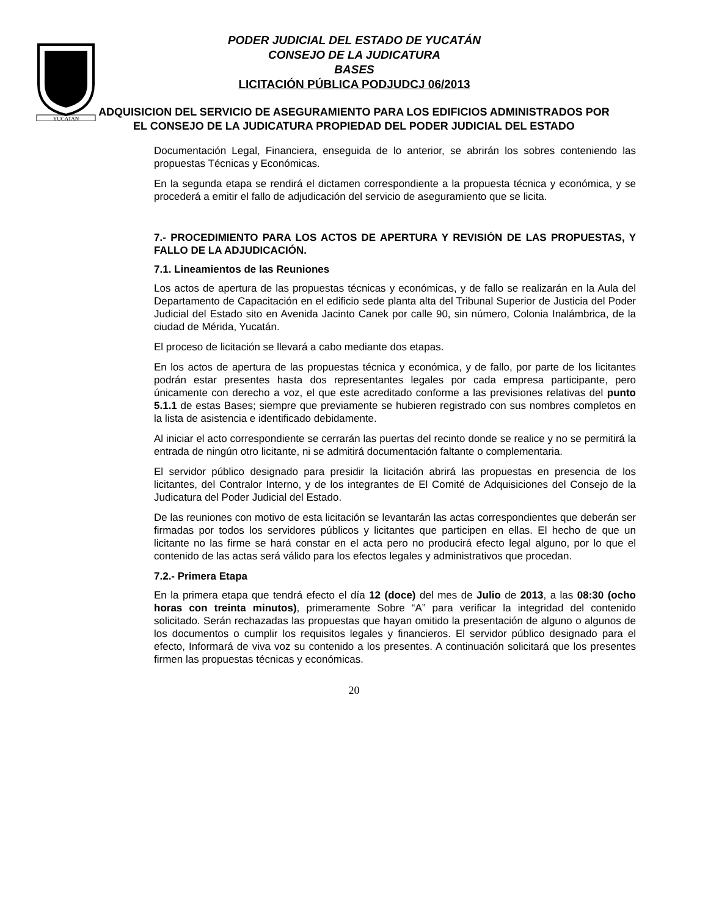YUCATAN
PODER JUDICIAL DEL ESTADO DE YUCATÁN
CONSEJO DE LA JUDICATURA
BASES
LICITACIÓN PÚBLICA PODJUDCJ 06/2013
ADQUISICION DEL SERVICIO DE ASEGURAMIENTO PARA LOS EDIFICIOS ADMINISTRADOS POR EL CONSEJO DE LA JUDICATURA PROPIEDAD DEL PODER JUDICIAL DEL ESTADO
Documentación Legal, Financiera, enseguida de lo anterior, se abrirán los sobres conteniendo las propuestas Técnicas y Económicas.
En la segunda etapa se rendirá el dictamen correspondiente a la propuesta técnica y económica, y se procederá a emitir el fallo de adjudicación del servicio de aseguramiento que se licita.
7.- PROCEDIMIENTO PARA LOS ACTOS DE APERTURA Y REVISIÓN DE LAS PROPUESTAS, Y FALLO DE LA ADJUDICACIÓN.
7.1. Lineamientos de las Reuniones
Los actos de apertura de las propuestas técnicas y económicas, y de fallo se realizarán en la Aula del Departamento de Capacitación en el edificio sede planta alta del Tribunal Superior de Justicia del Poder Judicial del Estado sito en Avenida Jacinto Canek por calle 90, sin número, Colonia Inalámbrica, de la ciudad de Mérida, Yucatán.
El proceso de licitación se llevará a cabo mediante dos etapas.
En los actos de apertura de las propuestas técnica y económica, y de fallo, por parte de los licitantes podrán estar presentes hasta dos representantes legales por cada empresa participante, pero únicamente con derecho a voz, el que este acreditado conforme a las previsiones relativas del punto 5.1.1 de estas Bases; siempre que previamente se hubieren registrado con sus nombres completos en la lista de asistencia e identificado debidamente.
Al iniciar el acto correspondiente se cerrarán las puertas del recinto donde se realice y no se permitirá la entrada de ningún otro licitante, ni se admitirá documentación faltante o complementaria.
El servidor público designado para presidir la licitación abrirá las propuestas en presencia de los licitantes, del Contralor Interno, y de los integrantes de El Comité de Adquisiciones del Consejo de la Judicatura del Poder Judicial del Estado.
De las reuniones con motivo de esta licitación se levantarán las actas correspondientes que deberán ser firmadas por todos los servidores públicos y licitantes que participen en ellas. El hecho de que un licitante no las firme se hará constar en el acta pero no producirá efecto legal alguno, por lo que el contenido de las actas será válido para los efectos legales y administrativos que procedan.
7.2.- Primera Etapa
En la primera etapa que tendrá efecto el día 12 (doce) del mes de Julio de 2013, a las 08:30 (ocho horas con treinta minutos), primeramente Sobre “A” para verificar la integridad del contenido solicitado. Serán rechazadas las propuestas que hayan omitido la presentación de alguno o algunos de los documentos o cumplir los requisitos legales y financieros. El servidor público designado para el efecto, Informará de viva voz su contenido a los presentes. A continuación solicitará que los presentes firmen las propuestas técnicas y económicas.
20